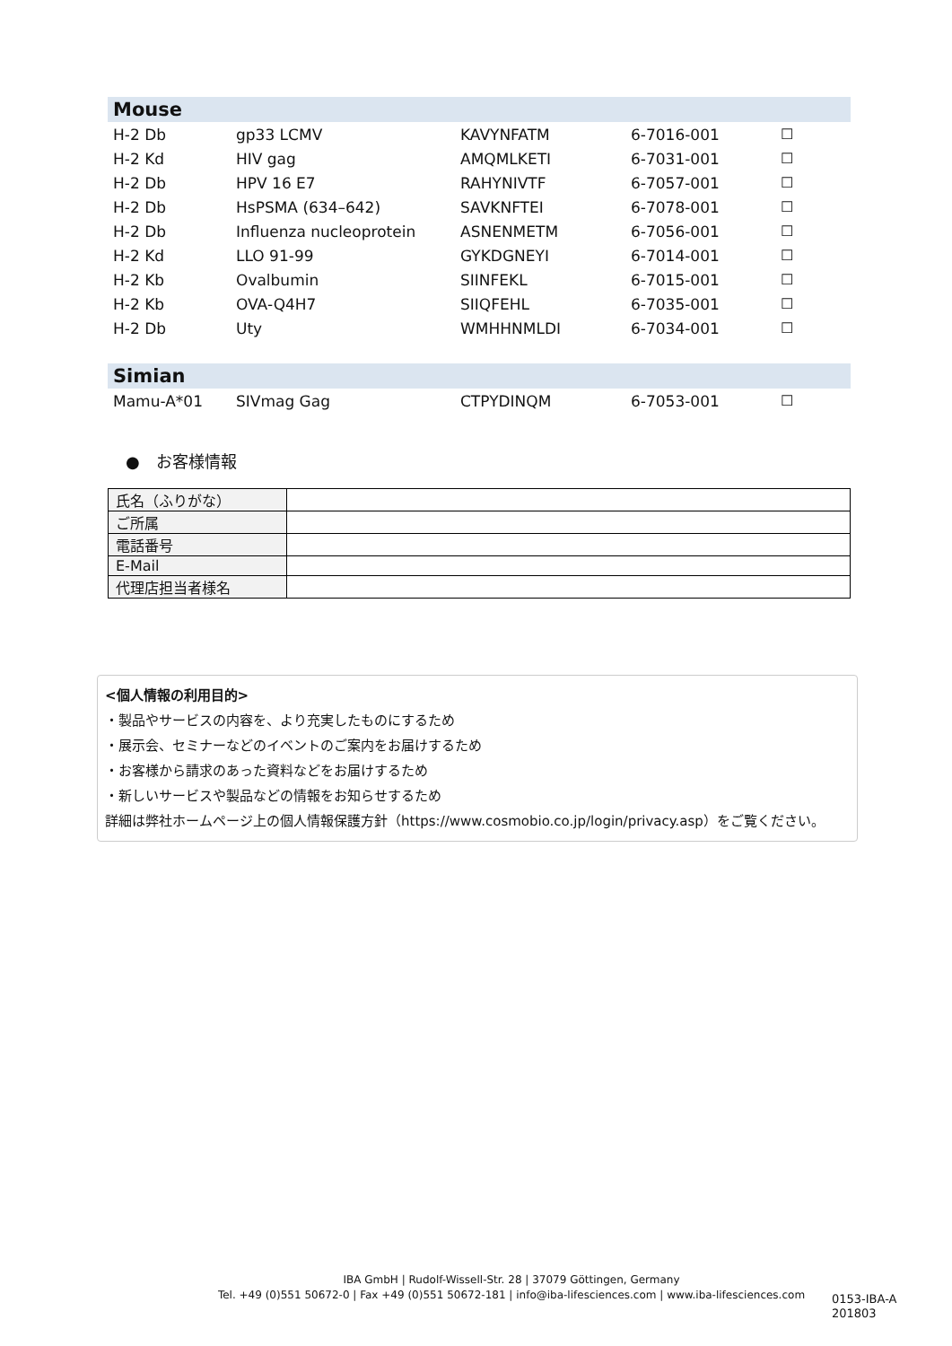| Mouse | | | | |
| H-2 Db | gp33 LCMV | KAVYNFATM | 6-7016-001 | ☐ |
| H-2 Kd | HIV gag | AMQMLKETI | 6-7031-001 | ☐ |
| H-2 Db | HPV 16 E7 | RAHYNIVTF | 6-7057-001 | ☐ |
| H-2 Db | HsPSMA (634–642) | SAVKNFTEI | 6-7078-001 | ☐ |
| H-2 Db | Influenza nucleoprotein | ASNENMETM | 6-7056-001 | ☐ |
| H-2 Kd | LLO 91-99 | GYKDGNEYI | 6-7014-001 | ☐ |
| H-2 Kb | Ovalbumin | SIINFEKL | 6-7015-001 | ☐ |
| H-2 Kb | OVA-Q4H7 | SIIQFEHL | 6-7035-001 | ☐ |
| H-2 Db | Uty | WMHHNMLDI | 6-7034-001 | ☐ |
| Simian | | | | |
| Mamu-A*01 | SIVmag Gag | CTPYDINQM | 6-7053-001 | ☐ |
●　お客様情報
| 氏名（ふりがな） | |
| ご所属 | |
| 電話番号 | |
| E-Mail | |
| 代理店担当者様名 | |
<個人情報の利用目的>
・製品やサービスの内容を、より充実したものにするため
・展示会、セミナーなどのイベントのご案内をお届けするため
・お客様から請求のあった資料などをお届けするため
・新しいサービスや製品などの情報をお知らせするため
詳細は弊社ホームページ上の個人情報保護方針（https://www.cosmobio.co.jp/login/privacy.asp）をご覧ください。
IBA GmbH | Rudolf-Wissell-Str. 28 | 37079 Göttingen, Germany
Tel. +49 (0)551 50672-0 | Fax +49 (0)551 50672-181 | info@iba-lifesciences.com | www.iba-lifesciences.com
0153-IBA-A
201803